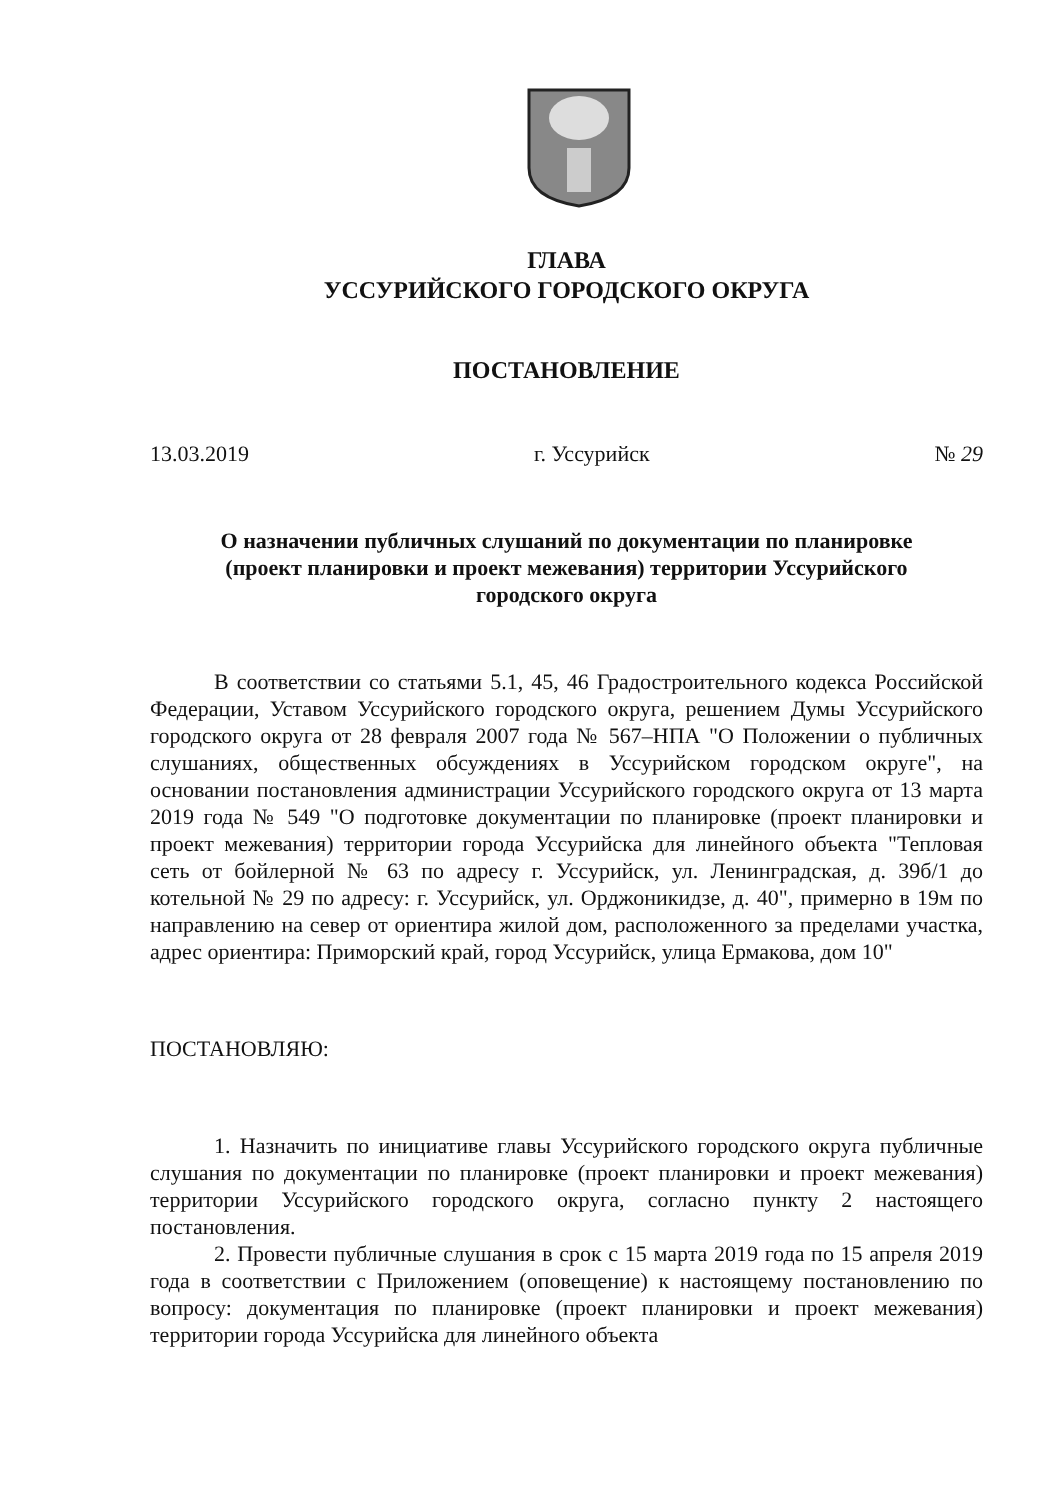ГЛАВА
УССУРИЙСКОГО ГОРОДСКОГО ОКРУГА
ПОСТАНОВЛЕНИЕ
13.03.2019 г. Уссурийск № 29
О назначении публичных слушаний по документации по планировке
(проект планировки и проект межевания) территории Уссурийского
городского округа
В соответствии со статьями 5.1, 45, 46 Градостроительного кодекса Российской Федерации, Уставом Уссурийского городского округа, решением Думы Уссурийского городского округа от 28 февраля 2007 года № 567–НПА "О Положении о публичных слушаниях, общественных обсуждениях в Уссурийском городском округе", на основании постановления администрации Уссурийского городского округа от 13 марта 2019 года № 549 "О подготовке документации по планировке (проект планировки и проект межевания) территории города Уссурийска для линейного объекта "Тепловая сеть от бойлерной № 63 по адресу г. Уссурийск, ул. Ленинградская, д. 39б/1 до котельной № 29 по адресу: г. Уссурийск, ул. Орджоникидзе, д. 40", примерно в 19м по направлению на север от ориентира жилой дом, расположенного за пределами участка, адрес ориентира: Приморский край, город Уссурийск, улица Ермакова, дом 10"
ПОСТАНОВЛЯЮ:
1. Назначить по инициативе главы Уссурийского городского округа публичные слушания по документации по планировке (проект планировки и проект межевания) территории Уссурийского городского округа, согласно пункту 2 настоящего постановления.
2. Провести публичные слушания в срок с 15 марта 2019 года по 15 апреля 2019 года в соответствии с Приложением (оповещение) к настоящему постановлению по вопросу: документация по планировке (проект планировки и проект межевания) территории города Уссурийска для линейного объекта